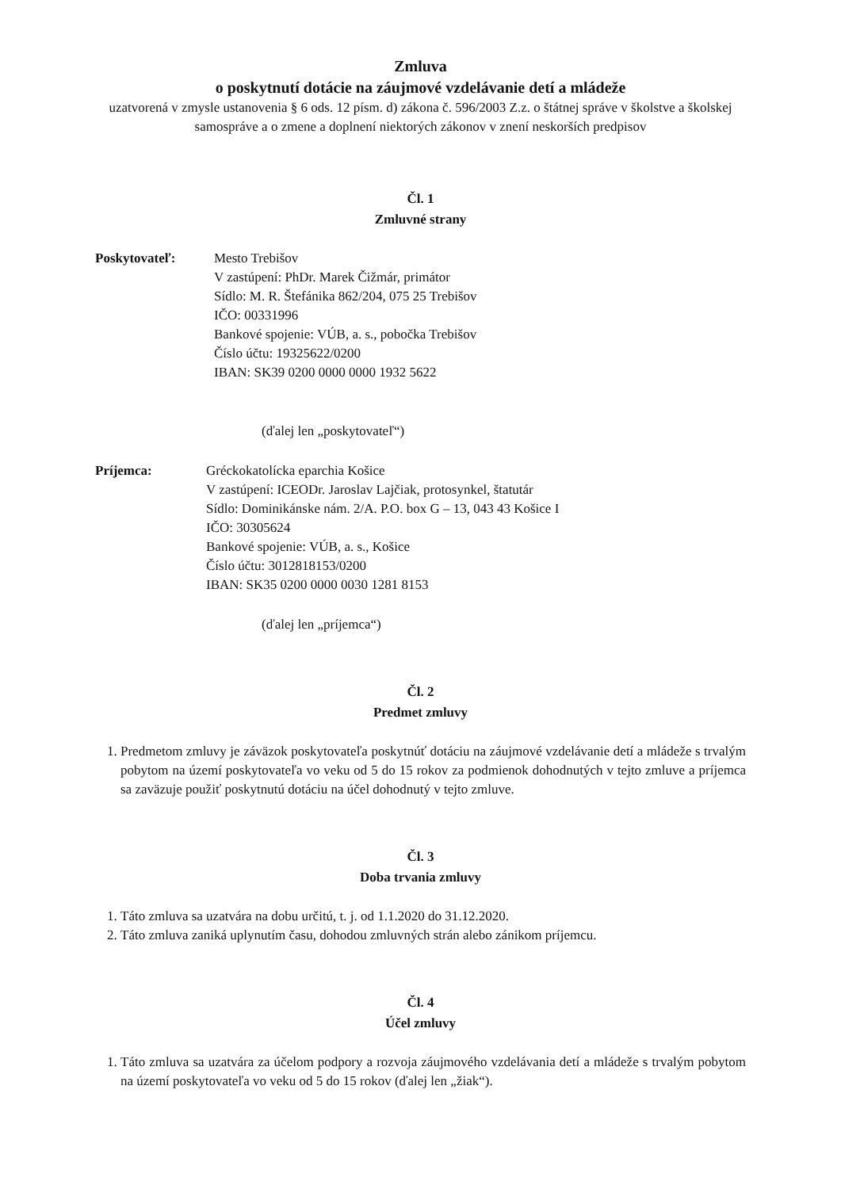Zmluva
o poskytnutí dotácie na záujmové vzdelávanie detí a mládeže
uzatvorená v zmysle ustanovenia § 6 ods. 12 písm. d) zákona č. 596/2003 Z.z. o štátnej správe v školstve a školskej samospráve a o zmene a doplnení niektorých zákonov v znení neskorších predpisov
Čl. 1
Zmluvné strany
Poskytovateľ: Mesto Trebišov
V zastúpení: PhDr. Marek Čižmár, primátor
Sídlo: M. R. Štefánika 862/204, 075 25 Trebišov
IČO: 00331996
Bankové spojenie: VÚB, a. s., pobočka Trebišov
Číslo účtu: 19325622/0200
IBAN: SK39 0200 0000 0000 1932 5622
(ďalej len „poskytovateľ“)
Príjemca: Gréckokatolícka eparchia Košice
V zastúpení: ICEODr. Jaroslav Lajčiak, protosynkel, štatutár
Sídlo: Dominikánske nám. 2/A. P.O. box G – 13, 043 43 Košice I
IČO: 30305624
Bankové spojenie: VÚB, a. s., Košice
Číslo účtu: 3012818153/0200
IBAN: SK35 0200 0000 0030 1281 8153
(ďalej len „príjemca“)
Čl. 2
Predmet zmluvy
1. Predmetom zmluvy je záväzok poskytovateľa poskytnúť dotáciu na záujmové vzdelávanie detí a mládeže s trvalým pobytom na území poskytovateľa vo veku od 5 do 15 rokov za podmienok dohodnutých v tejto zmluve a príjemca sa zaväzuje použiť poskytnutú dotáciu na účel dohodnutý v tejto zmluve.
Čl. 3
Doba trvania zmluvy
1. Táto zmluva sa uzatvára na dobu určitú, t. j. od 1.1.2020 do 31.12.2020.
2. Táto zmluva zaniká uplynutím času, dohodou zmluvných strán alebo zánikom príjemcu.
Čl. 4
Účel zmluvy
1. Táto zmluva sa uzatvára za účelom podpory a rozvoja záujmového vzdelávania detí a mládeže s trvalým pobytom na území poskytovateľa vo veku od 5 do 15 rokov (ďalej len „žiak“).